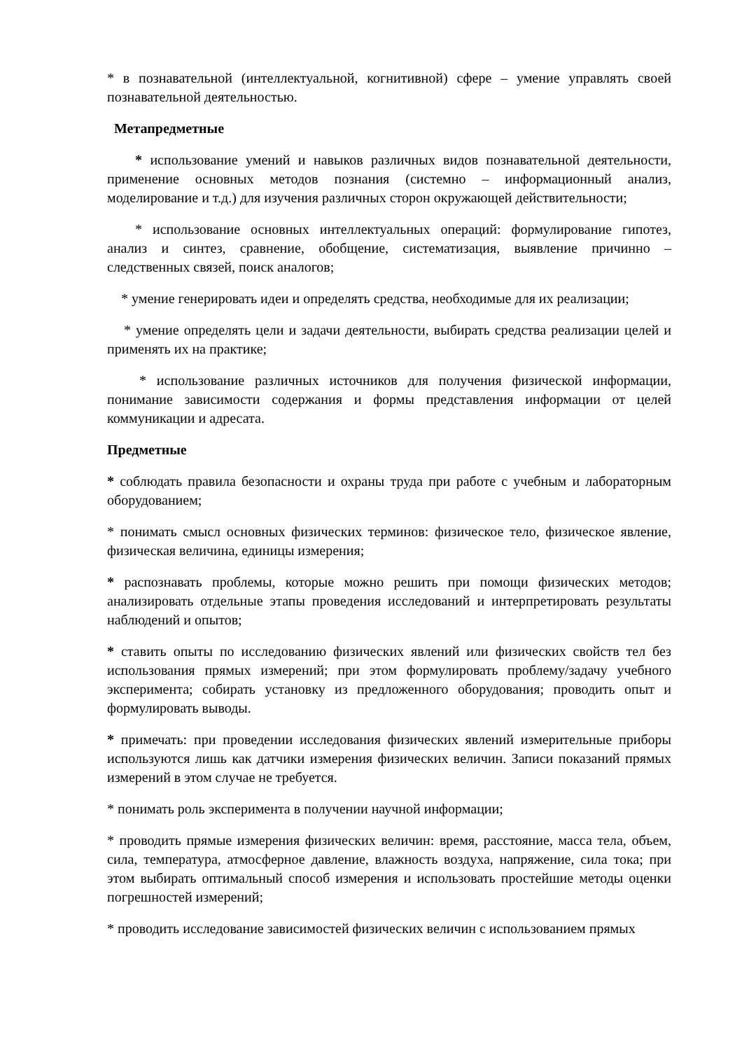* в познавательной (интеллектуальной, когнитивной) сфере – умение управлять своей познавательной деятельностью.
Метапредметные
* использование умений и навыков различных видов познавательной деятельности, применение основных методов познания (системно – информационный анализ, моделирование и т.д.) для изучения различных сторон окружающей действительности;
* использование основных интеллектуальных операций: формулирование гипотез, анализ и синтез, сравнение, обобщение, систематизация, выявление причинно – следственных связей, поиск аналогов;
* умение генерировать идеи и определять средства, необходимые для их реализации;
* умение определять цели и задачи деятельности, выбирать средства реализации целей и применять их на практике;
* использование различных источников для получения физической информации, понимание зависимости содержания и формы представления информации от целей коммуникации и адресата.
Предметные
* соблюдать правила безопасности и охраны труда при работе с учебным и лабораторным оборудованием;
* понимать смысл основных физических терминов: физическое тело, физическое явление, физическая величина, единицы измерения;
* распознавать проблемы, которые можно решить при помощи физических методов; анализировать отдельные этапы проведения исследований и интерпретировать результаты наблюдений и опытов;
* ставить опыты по исследованию физических явлений или физических свойств тел без использования прямых измерений; при этом формулировать проблему/задачу учебного эксперимента; собирать установку из предложенного оборудования; проводить опыт и формулировать выводы.
* примечать: при проведении исследования физических явлений измерительные приборы используются лишь как датчики измерения физических величин. Записи показаний прямых измерений в этом случае не требуется.
* понимать роль эксперимента в получении научной информации;
* проводить прямые измерения физических величин: время, расстояние, масса тела, объем, сила, температура, атмосферное давление, влажность воздуха, напряжение, сила тока; при этом выбирать оптимальный способ измерения и использовать простейшие методы оценки погрешностей измерений;
* проводить исследование зависимостей физических величин с использованием прямых